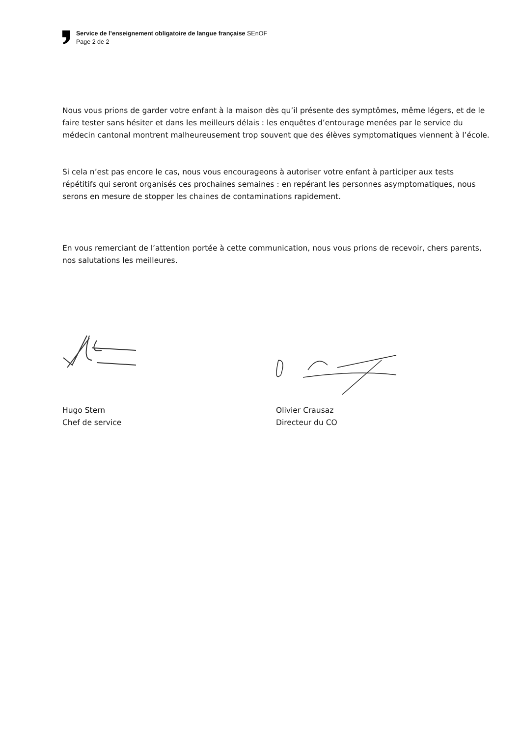Service de l’enseignement obligatoire de langue française SEnOF
Page 2 de 2
Nous vous prions de garder votre enfant à la maison dès qu’il présente des symptômes, même légers, et de le faire tester sans hésiter et dans les meilleurs délais : les enquêtes d’entourage menées par le service du médecin cantonal montrent malheureusement trop souvent que des élèves symptomatiques viennent à l’école.
Si cela n’est pas encore le cas, nous vous encourageons à autoriser votre enfant à participer aux tests répétitifs qui seront organisés ces prochaines semaines : en repérant les personnes asymptomatiques, nous serons en mesure de stopper les chaines de contaminations rapidement.
En vous remerciant de l’attention portée à cette communication, nous vous prions de recevoir, chers parents, nos salutations les meilleures.
Hugo Stern
Chef de service
Olivier Crausaz
Directeur du CO